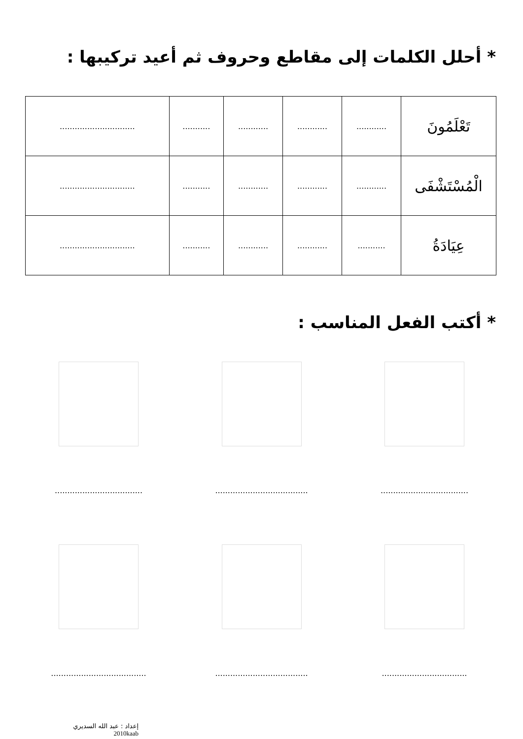* أحلل الكلمات إلى مقاطع وحروف ثم أعيد تركيبها :
| تَعْلَمُونَ | ............ | ............ | ............ | ........... | .............................. |
| الْمُسْتَشْفَى | ............ | ............ | ............ | ........... | .............................. |
| عِيَادَةُ | ........... | ............ | ............ | ........... | .............................. |
* أكتب الفعل المناسب :
...................................
.....................................
...................................
..................................
.....................................
......................................
إعداد : عبد الله السديري
2010kaab